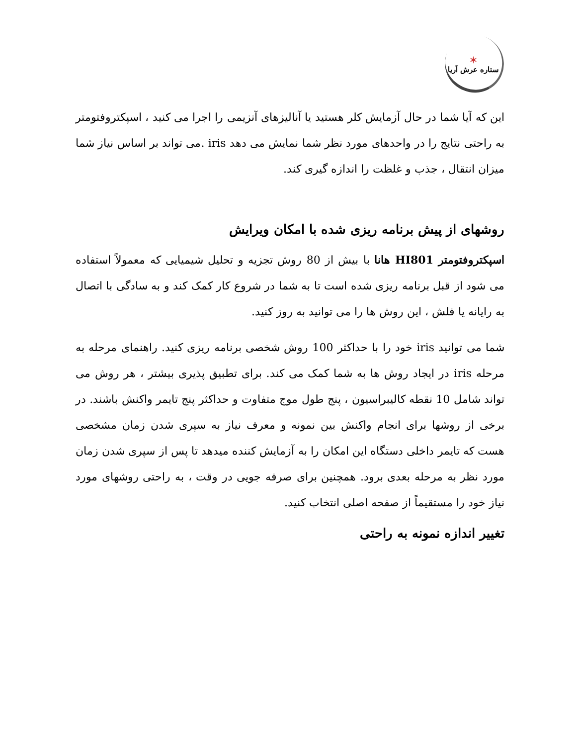✶
ستاره عرش آریا
این که آیا شما در حال آزمایش کلر هستید یا آنالیزهای آنزیمی را اجرا می کنید ، اسپکتروفتومتر به راحتی نتایج را در واحدهای مورد نظر شما نمایش می دهد iris .می تواند بر اساس نیاز شما میزان انتقال ، جذب و غلظت را اندازه گیری کند.
روشهای از پیش برنامه ریزی شده با امکان ویرایش
اسپکتروفتومتر HI801 هانا با بیش از 80 روش تجزیه و تحلیل شیمیایی که معمولاً استفاده می شود از قبل برنامه ریزی شده است تا به شما در شروع کار کمک کند و به سادگی با اتصال به رایانه یا فلش ، این روش ها را می توانید به روز کنید.
شما می توانید iris خود را با حداکثر 100 روش شخصی برنامه ریزی کنید. راهنمای مرحله به مرحله iris در ایجاد روش ها به شما کمک می کند. برای تطبیق پذیری بیشتر ، هر روش می تواند شامل 10 نقطه کالیبراسیون ، پنج طول موج متفاوت و حداکثر پنج تایمر واکنش باشند. در برخی از روشها برای انجام واکنش بین نمونه و معرف نیاز به سپری شدن زمان مشخصی هست که تایمر داخلی دستگاه این امکان را به آزمایش کننده میدهد تا پس از سپری شدن زمان مورد نظر به مرحله بعدی برود. همچنین برای صرفه جویی در وقت ، به راحتی روشهای مورد نیاز خود را مستقیماً از صفحه اصلی انتخاب کنید.
تغییر اندازه نمونه به راحتی